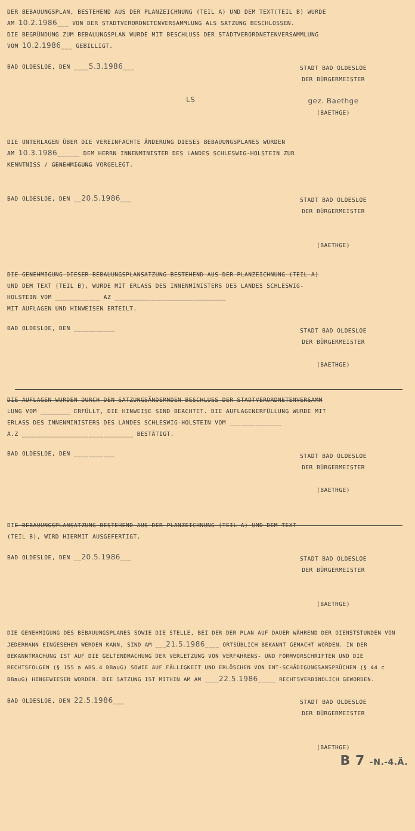DER BEBAUUNGSPLAN, BESTEHEND AUS DER PLANZEICHNUNG (TEIL A) UND DEM TEXT(TEIL B) WURDE
AM 10.2.1986___ VON DER STADTVERORDNETENVERSAMMLUNG ALS SATZUNG BESCHLOSSEN.
DIE BEGRÜNDUNG ZUM BEBAUUNGSPLAN WURDE MIT BESCHLUSS DER STADTVERORDNETENVERSAMMLUNG
VOM 10.2.1986___ GEBILLIGT.
BAD OLDESLOE, DEN ____5.3.1986___
STADT BAD OLDESLOE
DER BÜRGERMEISTER
LS
gez. Baethge
(BAETHGE)
DIE UNTERLAGEN ÜBER DIE VEREINFACHTE ÄNDERUNG DIESES BEBAUUNGSPLANES WURDEN
AM 10.3.1986______ DEM HERRN INNENMINISTER DES LANDES SCHLESWIG-HOLSTEIN ZUR
KENNTNISS / GENEHMIGUNG VORGELEGT.
BAD OLDESLOE, DEN __20.5.1986___
STADT BAD OLDESLOE
DER BÜRGERMEISTER
(BAETHGE)
DIE GENEHMIGUNG DIESER BEBAUUNGSPLANSATZUNG BESTEHEND AUS DER PLANZEICHNUNG (TEIL A)
UND DEM TEXT (TEIL B), WURDE MIT ERLASS DES INNENMINISTERS DES LANDES SCHLESWIG-
HOLSTEIN VOM ____________ AZ ______________________________
MIT AUFLAGEN UND HINWEISEN ERTEILT.
BAD OLDESLOE, DEN ___________
STADT BAD OLDESLOE
DER BÜRGERMEISTER
(BAETHGE)
DIE AUFLAGEN WURDEN DURCH DEN SATZUNGSÄNDERNDEN BESCHLUSS DER STADTVERORDNETENVERSAMM
LUNG VOM ________ ERFÜLLT, DIE HINWEISE SIND BEACHTET. DIE AUFLAGENERFÜLLUNG WURDE MIT
ERLASS DES INNENMINISTERS DES LANDES SCHLESWIG-HOLSTEIN VOM ______________
A.Z ______________________________ BESTÄTIGT.
BAD OLDESLOE, DEN ___________
STADT BAD OLDESLOE
DER BÜRGERMEISTER
(BAETHGE)
DIE BEBAUUNGSPLANSATZUNG BESTEHEND AUS DER PLANZEICHNUNG (TEIL A) UND DEM TEXT
(TEIL B), WIRD HIERMIT AUSGEFERTIGT.
BAD OLDESLOE, DEN __20.5.1986___
STADT BAD OLDESLOE
DER BÜRGERMEISTER
(BAETHGE)
DIE GENEHMIGUNG DES BEBAUUNGSPLANES SOWIE DIE STELLE, BEI DER DER PLAN AUF DAUER WÄHREND DER DIENSTSTUNDEN VON JEDERMANN EINGESEHEN WERDEN KANN, SIND AM ___21.5.1986____ ORTSÜBLICH BEKANNT GEMACHT WORDEN. IN DER BEKANNTMACHUNG IST AUF DIE GELTENDMACHUNG DER VERLETZUNG VON VERFAHRENS- UND FORMVORSCHRIFTEN UND DIE RECHTSFOLGEN (§ 155 a ABS.4 BBauG) SOWIE AUF FÄLLIGKEIT UND ERLÖSCHEN VON ENT-SCHÄDIGUNGSANSPRÜCHEN (§ 44 c BBauG) HINGEWIESEN WORDEN. DIE SATZUNG IST MITHIN AM AM ____22.5.1986_____ RECHTSVERBINDLICH GEWORDEN.
BAD OLDESLOE, DEN 22.5.1986___
STADT BAD OLDESLOE
DER BÜRGERMEISTER
(BAETHGE)
B 7 -N.-4.Ä.